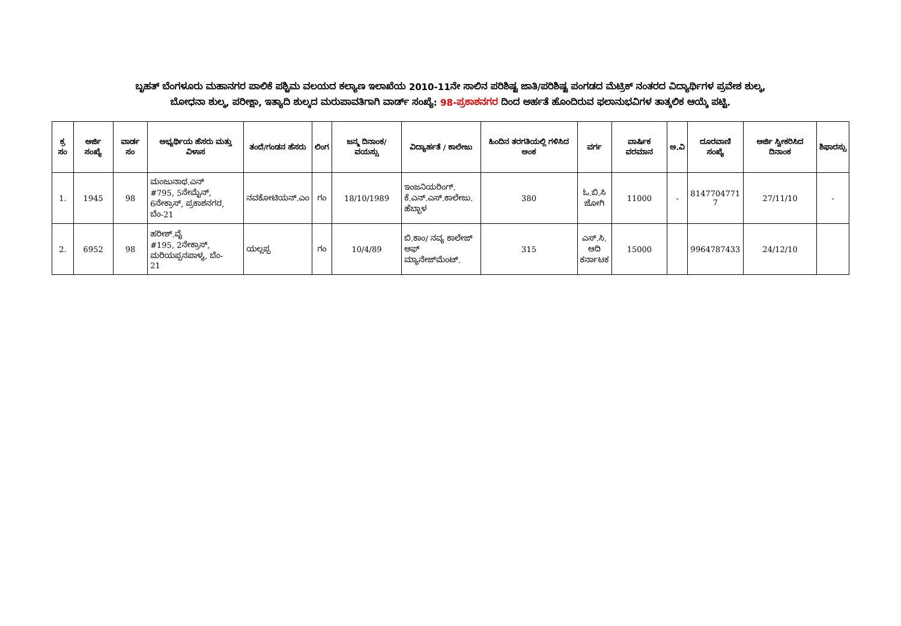ಬೃಹತ್ ಬೆಂಗಳೂರು ಮಹಾನಗರ ಪಾಲಿಕೆ ಪಶ್ಚಿಮ ವಲಯದ ಕಲ್ಯಾಣ ಇಲಾಖೆಯ 2010-11ನೇ ಸಾಲಿನ ಪರಿಶಿಷ್ಟ ಜಾತಿ/ಪರಿಶಿಷ್ಟ ಪಂಗಡದ ಮೆಟ್ರಿಕ್ ನಂತರದ ವಿದ್ಯಾರ್ಥಿಗಳ ಪ್ರವೇಶ ಶುಲ್ಕ,
ಬೋಧನಾ ಶುಲ್ಕ, ಪರೀಕ್ಷಾ, ಇತ್ಯಾದಿ ಶುಲ್ಕದ ಮರುಪಾವತಿಗಾಗಿ ವಾರ್ಡ್ ಸಂಖ್ಯೆ: 98-ಪ್ರಕಾಶನಗರ ದಿಂದ ಅರ್ಹತೆ ಹೊಂದಿರುವ ಫಲಾನುಭವಿಗಳ ತಾತ್ಕಲಿಕ ಆಯ್ಕೆ ಪಟ್ಟಿ.
| ಕ್ರ ಸಂ | ಅರ್ಜಿ ಸಂಖ್ಯೆ | ವಾರ್ಡ ಸಂ | ಅಭ್ಯರ್ಥಿಯ ಹೆಸರು ಮತ್ತು ವಿಳಾಸ | ತಂದೆ/ಗಂಡನ ಹೆಸರು | ಲಿಂಗ | ಜನ್ಮ ದಿನಾಂಕ/ ವಯಸ್ಸು | ವಿದ್ಯಾರ್ಹತೆ / ಕಾಲೇಜು | ಹಿಂದಿನ ತರಗತಿಯಲ್ಲಿ ಗಳಿಸಿದ ಅಂಕ | ವರ್ಗ | ವಾರ್ಷಿಕ ವರಮಾನ | ಅ.ವಿ | ದೂರವಾಣಿ ಸಂಖ್ಯೆ | ಅರ್ಜಿ ಸ್ವೀಕರಿಸಿದ ದಿನಾಂಕ | ಶಿಫಾರಸ್ಸು |
| --- | --- | --- | --- | --- | --- | --- | --- | --- | --- | --- | --- | --- | --- | --- |
| 1. | 1945 | 98 | ಮಂಜುನಾಥ.ಎನ್ #795, 5ನೇಮೈನ್, 6ನೇಕ್ರಾಸ್, ಪ್ರಕಾಶನಗರ, ಬೆಂ-21 | ನವಕೋಟಿಯನ್.ಎಂ | ಗಂ | 18/10/1989 | ಇಂಜನಿಯರಿಂಗ್. ಕೆ.ಎನ್.ಎಸ್.ಕಾಲೇಜು. ಹೆಬ್ಬಾಳ | 380 | ಓ.ಬಿ.ಸಿ ಜೋಗಿ | 11000 | - | 8147704771 7 | 27/11/10 | - |
| 2. | 6952 | 98 | ಹರೀಶ್.ವೈ #195, 2ನೇಕ್ರಾಸ್, ಮರಿಯಪ್ಪನಪಾಳ್ಯ, ಬೆಂ- 21 | ಯಲ್ಲಪ್ಪ | ಗಂ | 10/4/89 | ಬಿ.ಕಾಂ/ ನವ್ಯ ಕಾಲೇಜ್ ಆಫ್ ಮ್ಯಾನೇಜ್‌ಮೆಂಟ್. | 315 | ಎಸ್.ಸಿ. ಆದಿ ಕರ್ನಾಟಕ | 15000 | | 9964787433 | 24/12/10 | |